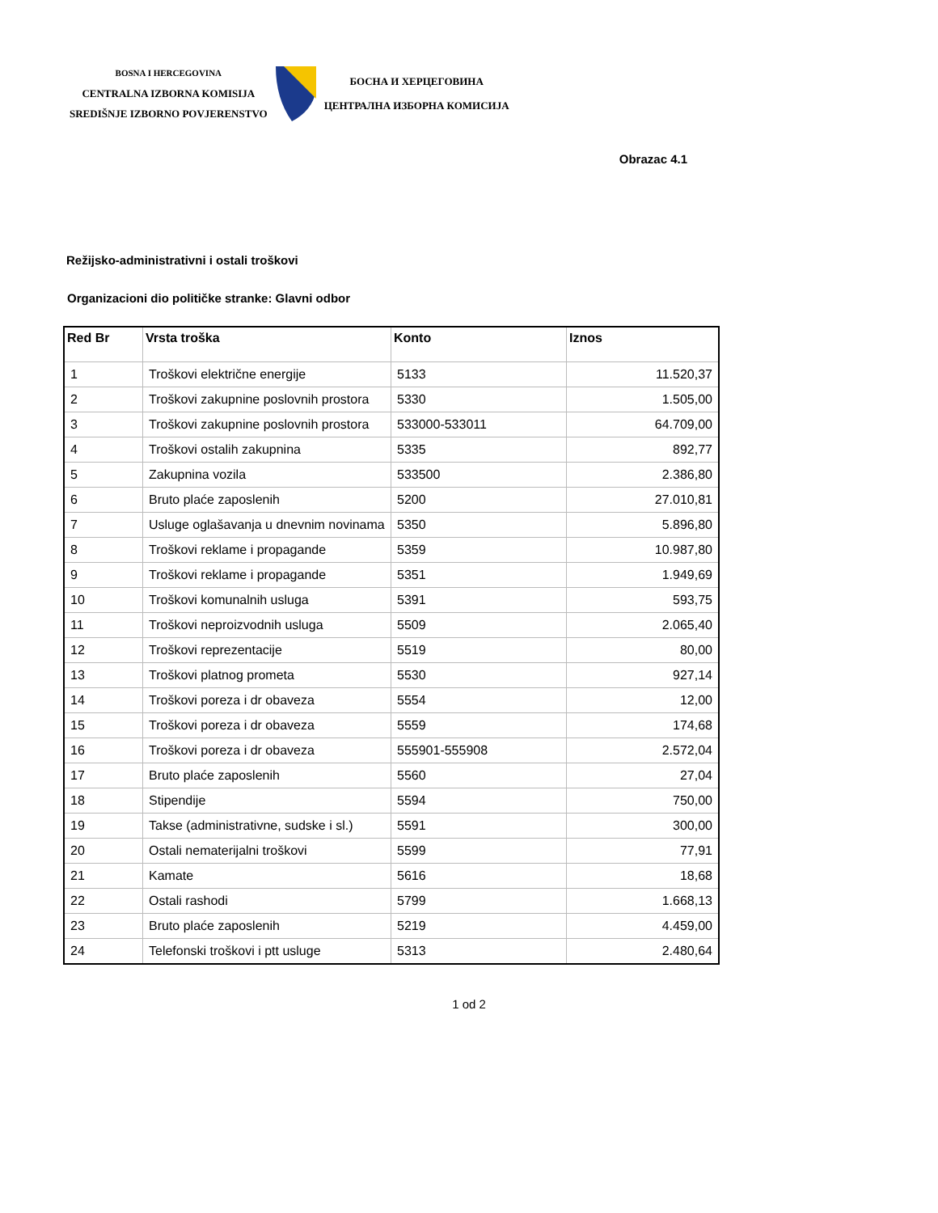BOSNA I HERCEGOVINA
CENTRALNA IZBORNA KOMISIJA
SREDIŠNJE IZBORNO POVJERENSTVO
БОСНА И ХЕРЦЕГОВИНА
ЦЕНТРАЛНА ИЗБОРНА КОМИСИЈА
Obrazac 4.1
Režijsko-administrativni i ostali troškovi
Organizacioni dio političke stranke: Glavni odbor
| Red Br | Vrsta troška | Konto | Iznos |
| --- | --- | --- | --- |
| 1 | Troškovi električne energije | 5133 | 11.520,37 |
| 2 | Troškovi zakupnine poslovnih prostora | 5330 | 1.505,00 |
| 3 | Troškovi zakupnine poslovnih prostora | 533000-533011 | 64.709,00 |
| 4 | Troškovi ostalih zakupnina | 5335 | 892,77 |
| 5 | Zakupnina vozila | 533500 | 2.386,80 |
| 6 | Bruto plaće zaposlenih | 5200 | 27.010,81 |
| 7 | Usluge oglašavanja u dnevnim novinama | 5350 | 5.896,80 |
| 8 | Troškovi reklame i propagande | 5359 | 10.987,80 |
| 9 | Troškovi reklame i propagande | 5351 | 1.949,69 |
| 10 | Troškovi komunalnih usluga | 5391 | 593,75 |
| 11 | Troškovi neproizvodnih usluga | 5509 | 2.065,40 |
| 12 | Troškovi reprezentacije | 5519 | 80,00 |
| 13 | Troškovi platnog prometa | 5530 | 927,14 |
| 14 | Troškovi poreza i dr obaveza | 5554 | 12,00 |
| 15 | Troškovi poreza i dr obaveza | 5559 | 174,68 |
| 16 | Troškovi poreza i dr obaveza | 555901-555908 | 2.572,04 |
| 17 | Bruto plaće zaposlenih | 5560 | 27,04 |
| 18 | Stipendije | 5594 | 750,00 |
| 19 | Takse (administrativne, sudske i sl.) | 5591 | 300,00 |
| 20 | Ostali nematerijalni troškovi | 5599 | 77,91 |
| 21 | Kamate | 5616 | 18,68 |
| 22 | Ostali rashodi | 5799 | 1.668,13 |
| 23 | Bruto plaće zaposlenih | 5219 | 4.459,00 |
| 24 | Telefonski troškovi i ptt usluge | 5313 | 2.480,64 |
1 od 2